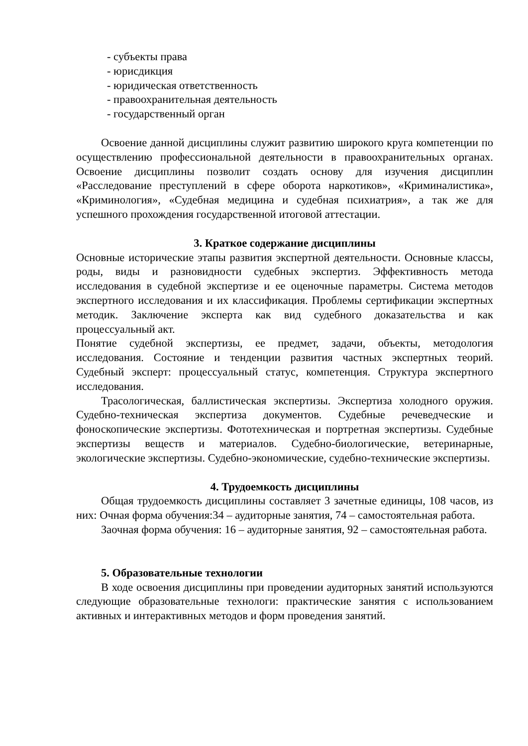- субъекты права
- юрисдикция
- юридическая ответственность
- правоохранительная деятельность
- государственный орган
Освоение данной дисциплины служит развитию широкого круга компетенции по осуществлению профессиональной деятельности в правоохранительных органах. Освоение дисциплины позволит создать основу для изучения дисциплин «Расследование преступлений в сфере оборота наркотиков», «Криминалистика», «Криминология», «Судебная медицина и судебная психиатрия», а так же для успешного прохождения государственной итоговой аттестации.
3. Краткое содержание дисциплины
Основные исторические этапы развития экспертной деятельности. Основные классы, роды, виды и разновидности судебных экспертиз. Эффективность метода исследования в судебной экспертизе и ее оценочные параметры. Система методов экспертного исследования и их классификация. Проблемы сертификации экспертных методик. Заключение эксперта как вид судебного доказательства и как процессуальный акт.
Понятие судебной экспертизы, ее предмет, задачи, объекты, методология исследования. Состояние и тенденции развития частных экспертных теорий. Судебный эксперт: процессуальный статус, компетенция. Структура экспертного исследования.
Трасологическая, баллистическая экспертизы. Экспертиза холодного оружия. Судебно-техническая экспертиза документов. Судебные речеведческие и фоноскопические экспертизы. Фототехническая и портретная экспертизы. Судебные экспертизы веществ и материалов. Судебно-биологические, ветеринарные, экологические экспертизы. Судебно-экономические, судебно-технические экспертизы.
4. Трудоемкость дисциплины
Общая трудоемкость дисциплины составляет 3 зачетные единицы, 108 часов, из них: Очная форма обучения:34 – аудиторные занятия, 74 – самостоятельная работа.
Заочная форма обучения: 16 – аудиторные занятия, 92 – самостоятельная работа.
5. Образовательные технологии
В ходе освоения дисциплины при проведении аудиторных занятий используются следующие образовательные технологи: практические занятия с использованием активных и интерактивных методов и форм проведения занятий.